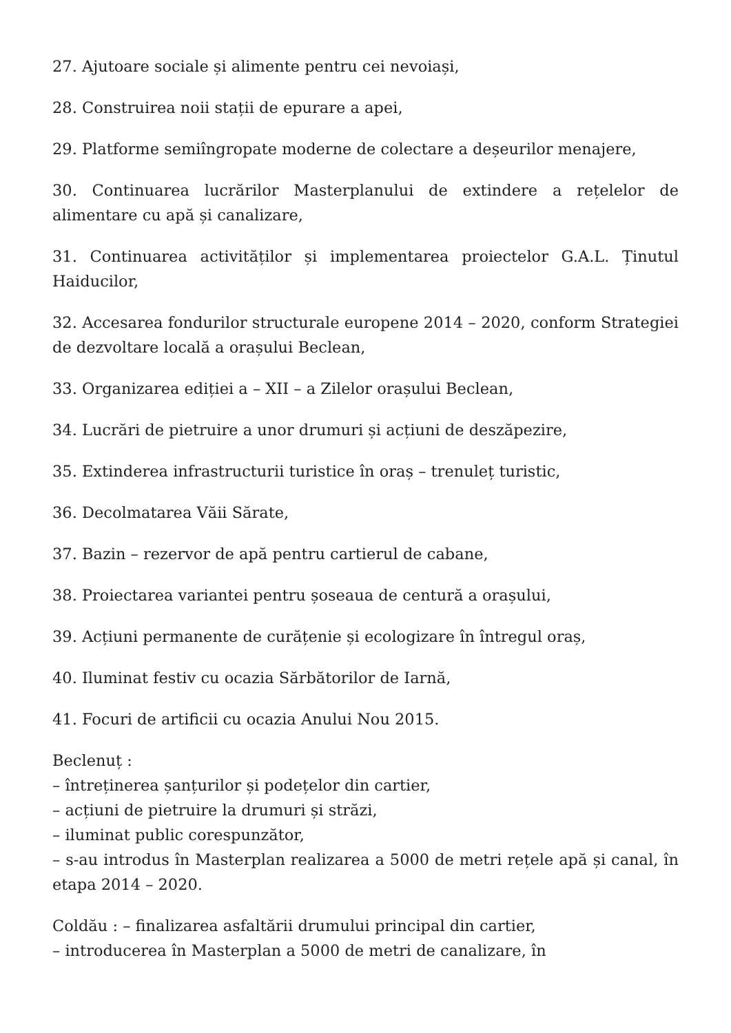27. Ajutoare sociale și alimente pentru cei nevoiași,
28. Construirea noii stații de epurare a apei,
29. Platforme semiîngropate moderne de colectare a deșeurilor menajere,
30. Continuarea lucrărilor Masterplanului de extindere a rețelelor de alimentare cu apă și canalizare,
31. Continuarea activităților și implementarea proiectelor G.A.L. Ținutul Haiducilor,
32. Accesarea fondurilor structurale europene 2014 – 2020, conform Strategiei de dezvoltare locală a orașului Beclean,
33. Organizarea ediției a – XII – a Zilelor orașului Beclean,
34. Lucrări de pietruire a unor drumuri și acțiuni de deszăpezire,
35. Extinderea infrastructurii turistice în oraș – trenuleț turistic,
36. Decolmatarea Văii Sărate,
37. Bazin – rezervor de apă pentru cartierul de cabane,
38. Proiectarea variantei pentru șoseaua de centură a orașului,
39. Acțiuni permanente de curățenie și ecologizare în întregul oraș,
40. Iluminat festiv cu ocazia Sărbătorilor de Iarnă,
41. Focuri de artificii cu ocazia Anului Nou 2015.
Beclenuț :
– întreținerea șanțurilor și podețelor din cartier,
– acțiuni de pietruire la drumuri și străzi,
– iluminat public corespunzător,
– s-au introdus în Masterplan realizarea a 5000 de metri rețele apă și canal, în etapa 2014 – 2020.
Coldău : – finalizarea asfaltării drumului principal din cartier,
– introducerea în Masterplan a 5000 de metri de canalizare, în